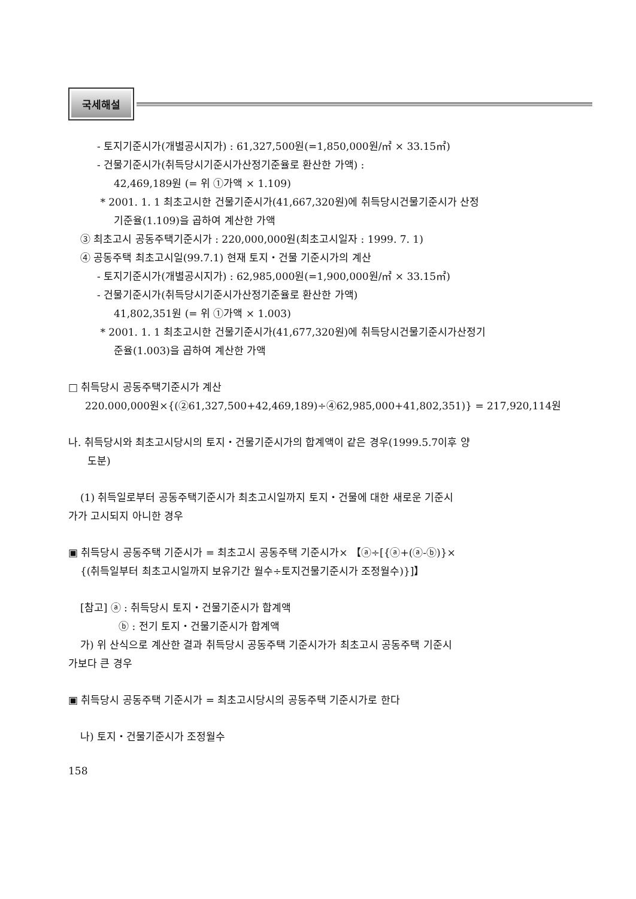국세해설
- 토지기준시가(개별공시지가) : 61,327,500원(=1,850,000원/㎡ × 33.15㎡)
- 건물기준시가(취득당시기준시가산정기준율로 환산한 가액) :
42,469,189원 (= 위 ①가액 × 1.109)
* 2001. 1. 1 최초고시한 건물기준시가(41,667,320원)에 취득당시건물기준시가 산정
기준율(1.109)을 곱하여 계산한 가액
③ 최초고시 공동주택기준시가 : 220,000,000원(최초고시일자 : 1999. 7. 1)
④ 공동주택 최초고시일(99.7.1) 현재 토지・건물 기준시가의 계산
- 토지기준시가(개별공시지가) : 62,985,000원(=1,900,000원/㎡ × 33.15㎡)
- 건물기준시가(취득당시기준시가산정기준율로 환산한 가액)
41,802,351원 (= 위 ①가액 × 1.003)
* 2001. 1. 1 최초고시한 건물기준시가(41,677,320원)에 취득당시건물기준시가산정기
준율(1.003)을 곱하여 계산한 가액
□ 취득당시 공동주택기준시가 계산
220.000,000원×{(②61,327,500+42,469,189)÷④62,985,000+41,802,351)} = 217,920,114원
나. 취득당시와 최초고시당시의 토지・건물기준시가의 합계액이 같은 경우(1999.5.7이후 양
도분)
(1) 취득일로부터 공동주택기준시가 최초고시일까지 토지・건물에 대한 새로운 기준시
가가 고시되지 아니한 경우
▣ 취득당시 공동주택 기준시가 = 최초고시 공동주택 기준시가× 【ⓐ÷[{ⓐ+(ⓐ-ⓑ)}×
{(취득일부터 최초고시일까지 보유기간 월수÷토지건물기준시가 조정월수)}]】
[참고] ⓐ : 취득당시 토지・건물기준시가 합계액
ⓑ : 전기 토지・건물기준시가 합계액
가) 위 산식으로 계산한 결과 취득당시 공동주택 기준시가가 최초고시 공동주택 기준시
가보다 큰 경우
▣ 취득당시 공동주택 기준시가 = 최초고시당시의 공동주택 기준시가로 한다
나) 토지・건물기준시가 조정월수
158